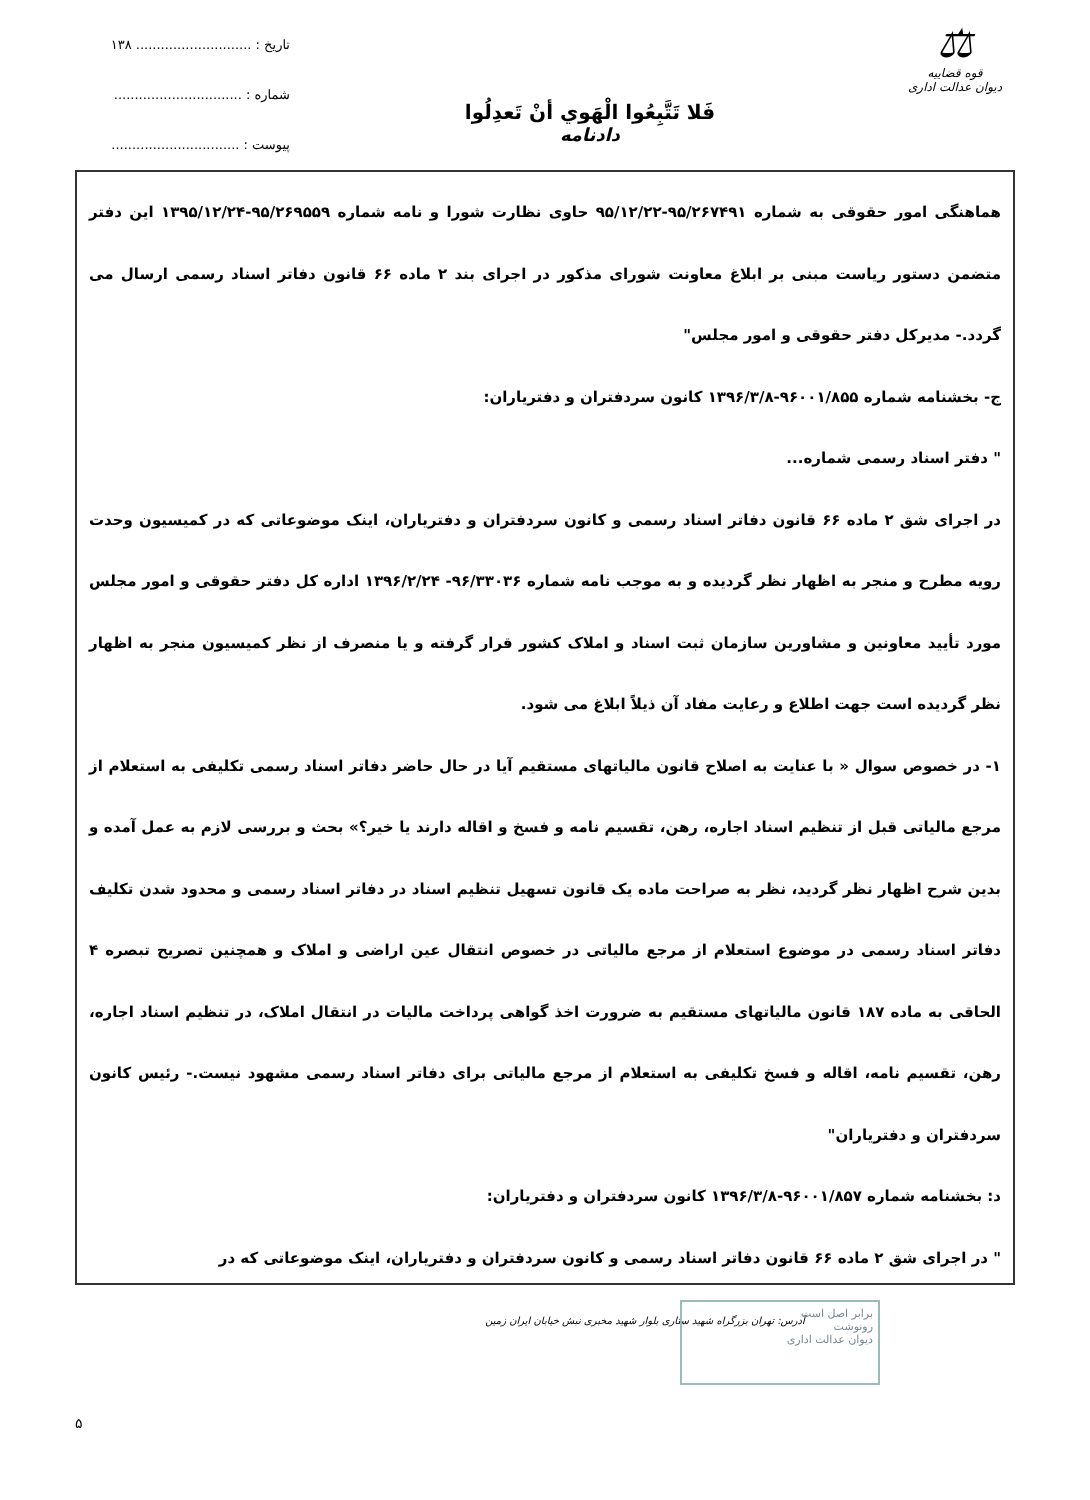⚖
قوه قضاییه
دیوان عدالت اداری
فَلا تَتَّبِعُوا الْهَوي أنْ تَعدِلُوا
دادنامه
تاریخ : ............................ ۱۳۸
شماره : ...............................
پیوست : ...............................
هماهنگی امور حقوقی به شماره ۹۵/۲۶۷۴۹۱-۹۵/۱۲/۲۲ حاوی نظارت شورا و نامه شماره ۹۵/۲۶۹۵۵۹-۱۳۹۵/۱۲/۲۴ این دفتر متضمن دستور ریاست مبنی بر ابلاغ معاونت شورای مذکور در اجرای بند ۲ ماده ۶۶ قانون دفاتر اسناد رسمی ارسال می گردد.- مدیرکل دفتر حقوقی و امور مجلس"
ج- بخشنامه شماره ۹۶۰۰۱/۸۵۵-۱۳۹۶/۳/۸ کانون سردفتران و دفتریاران:
" دفتر اسناد رسمی شماره...
در اجرای شق ۲ ماده ۶۶ قانون دفاتر اسناد رسمی و کانون سردفتران و دفتریاران، اینک موضوعاتی که در کمیسیون وحدت رویه مطرح و منجر به اظهار نظر گردیده و به موجب نامه شماره ۹۶/۳۳۰۳۶- ۱۳۹۶/۲/۲۴ اداره کل دفتر حقوقی و امور مجلس مورد تأیید معاونین و مشاورین سازمان ثبت اسناد و املاک کشور قرار گرفته و یا منصرف از نظر کمیسیون منجر به اظهار نظر گردیده است جهت اطلاع و رعایت مفاد آن ذیلاً ابلاغ می شود.
۱- در خصوص سوال « با عنایت به اصلاح قانون مالیاتهای مستقیم آیا در حال حاضر دفاتر اسناد رسمی تکلیفی به استعلام از مرجع مالیاتی قبل از تنظیم اسناد اجاره، رهن، تقسیم نامه و فسخ و اقاله دارند یا خیر؟» بحث و بررسی لازم به عمل آمده و بدین شرح اظهار نظر گردید، نظر به صراحت ماده یک قانون تسهیل تنظیم اسناد در دفاتر اسناد رسمی و محدود شدن تکلیف دفاتر اسناد رسمی در موضوع استعلام از مرجع مالیاتی در خصوص انتقال عین اراضی و املاک و همچنین تصریح تبصره ۴ الحاقی به ماده ۱۸۷ قانون مالیاتهای مستقیم به ضرورت اخذ گواهی پرداخت مالیات در انتقال املاک، در تنظیم اسناد اجاره، رهن، تقسیم نامه، اقاله و فسخ تکلیفی به استعلام از مرجع مالیاتی برای دفاتر اسناد رسمی مشهود نیست.- رئیس کانون سردفتران و دفتریاران"
د: بخشنامه شماره ۹۶۰۰۱/۸۵۷-۱۳۹۶/۳/۸ کانون سردفتران و دفتریاران:
" در اجرای شق ۲ ماده ۶۶ قانون دفاتر اسناد رسمی و کانون سردفتران و دفتریاران، اینک موضوعاتی که در
آدرس: تهران بزرگراه شهید ستاری بلوار شهید مخبری نبش خیابان ایران زمین
برابر اصل است
رونوشت
دیوان عدالت اداری
۵